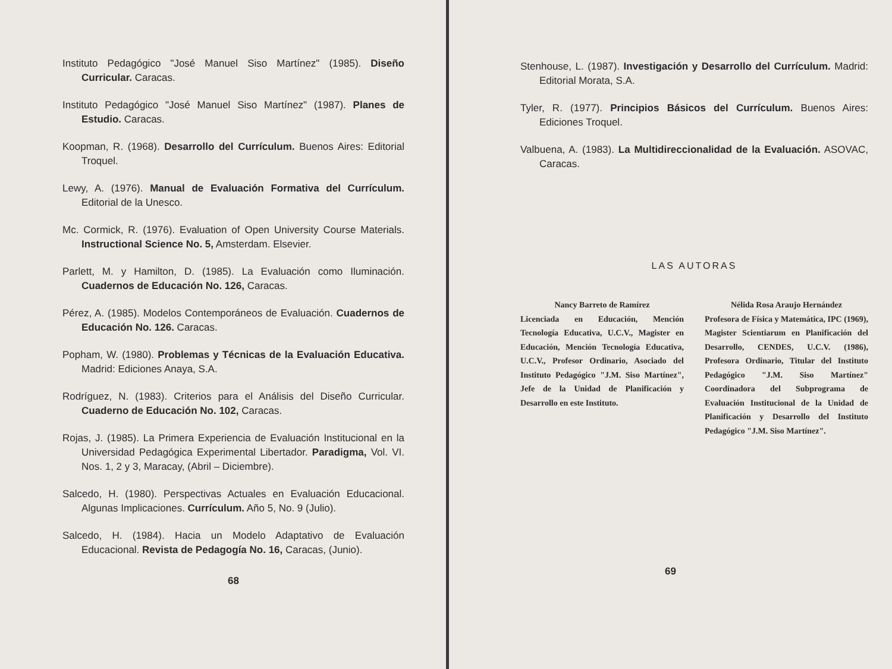Instituto Pedagógico "José Manuel Siso Martínez" (1985). Diseño Curricular. Caracas.
Instituto Pedagógico "José Manuel Siso Martínez" (1987). Planes de Estudio. Caracas.
Koopman, R. (1968). Desarrollo del Currículum. Buenos Aires: Editorial Troquel.
Lewy, A. (1976). Manual de Evaluación Formativa del Currículum. Editorial de la Unesco.
Mc. Cormick, R. (1976). Evaluation of Open University Course Materials. Instructional Science No. 5, Amsterdam. Elsevier.
Parlett, M. y Hamilton, D. (1985). La Evaluación como Iluminación. Cuadernos de Educación No. 126, Caracas.
Pérez, A. (1985). Modelos Contemporáneos de Evaluación. Cuadernos de Educación No. 126. Caracas.
Popham, W. (1980). Problemas y Técnicas de la Evaluación Educativa. Madrid: Ediciones Anaya, S.A.
Rodríguez, N. (1983). Criterios para el Análisis del Diseño Curricular. Cuaderno de Educación No. 102, Caracas.
Rojas, J. (1985). La Primera Experiencia de Evaluación Institucional en la Universidad Pedagógica Experimental Libertador. Paradigma, Vol. VI. Nos. 1, 2 y 3, Maracay, (Abril – Diciembre).
Salcedo, H. (1980). Perspectivas Actuales en Evaluación Educacional. Algunas Implicaciones. Currículum. Año 5, No. 9 (Julio).
Salcedo, H. (1984). Hacia un Modelo Adaptativo de Evaluación Educacional. Revista de Pedagogía No. 16, Caracas, (Junio).
68
Stenhouse, L. (1987). Investigación y Desarrollo del Currículum. Madrid: Editorial Morata, S.A.
Tyler, R. (1977). Principios Básicos del Currículum. Buenos Aires: Ediciones Troquel.
Valbuena, A. (1983). La Multidireccionalidad de la Evaluación. ASOVAC, Caracas.
LAS AUTORAS
Nancy Barreto de Ramírez
Licenciada en Educación, Mención Tecnología Educativa, U.C.V., Magister en Educación, Mención Tecnología Educativa, U.C.V., Profesor Ordinario, Asociado del Instituto Pedagógico "J.M. Siso Martínez", Jefe de la Unidad de Planificación y Desarrollo en este Instituto.
Nélida Rosa Araujo Hernández
Profesora de Física y Matemática, IPC (1969), Magister Scientiarum en Planificación del Desarrollo, CENDES, U.C.V. (1986), Profesora Ordinario, Titular del Instituto Pedagógico "J.M. Siso Martínez" Coordinadora del Subprograma de Evaluación Institucional de la Unidad de Planificación y Desarrollo del Instituto Pedagógico "J.M. Siso Martínez".
69